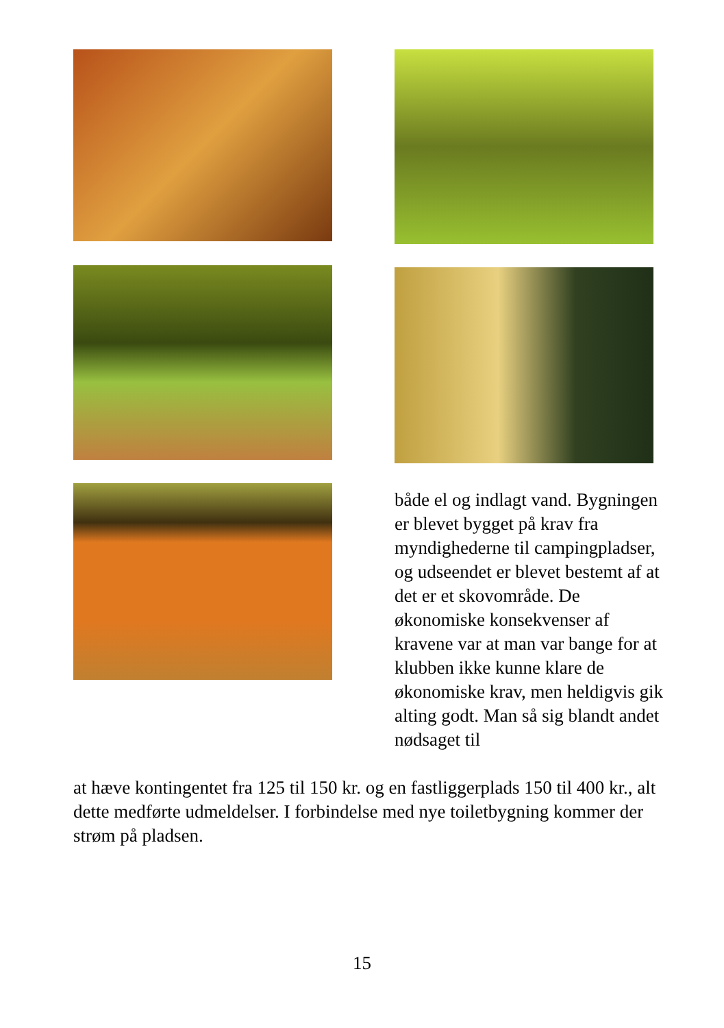både el og indlagt vand. Bygningen er blevet bygget på krav fra myndighederne til campingpladser, og udseendet er blevet bestemt af at det er et skovområde. De økonomiske konsekvenser af kravene var at man var bange for at klubben ikke kunne klare de økonomiske krav, men heldigvis gik alting godt. Man så sig blandt andet nødsaget til
at hæve kontingentet fra 125 til 150 kr. og en fastliggerplads 150 til 400 kr., alt dette medførte udmeldelser. I forbindelse med nye toiletbygning kommer der strøm på pladsen.
15